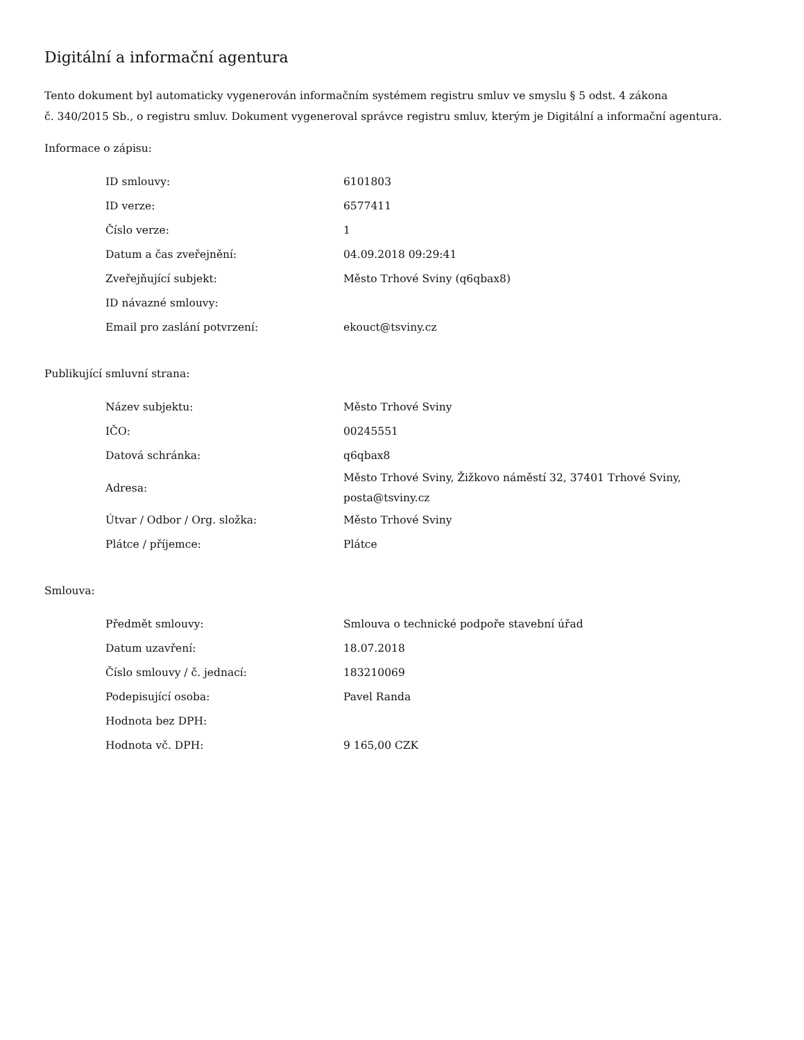Digitální a informační agentura
Tento dokument byl automaticky vygenerován informačním systémem registru smluv ve smyslu § 5 odst. 4 zákona
č. 340/2015 Sb., o registru smluv. Dokument vygeneroval správce registru smluv, kterým je Digitální a informační agentura.
Informace o zápisu:
| ID smlouvy: | 6101803 |
| ID verze: | 6577411 |
| Číslo verze: | 1 |
| Datum a čas zveřejnění: | 04.09.2018 09:29:41 |
| Zveřejňující subjekt: | Město Trhové Sviny (q6qbax8) |
| ID návazné smlouvy: | |
| Email pro zaslání potvrzení: | ekouct@tsviny.cz |
Publikující smluvní strana:
| Název subjektu: | Město Trhové Sviny |
| IČO: | 00245551 |
| Datová schránka: | q6qbax8 |
| Adresa: | Město Trhové Sviny, Žižkovo náměstí 32, 37401 Trhové Sviny, posta@tsviny.cz |
| Útvar / Odbor / Org. složka: | Město Trhové Sviny |
| Plátce / příjemce: | Plátce |
Smlouva:
| Předmět smlouvy: | Smlouva o technické podpoře stavební úřad |
| Datum uzavření: | 18.07.2018 |
| Číslo smlouvy / č. jednací: | 183210069 |
| Podepisující osoba: | Pavel Randa |
| Hodnota bez DPH: | |
| Hodnota vč. DPH: | 9 165,00 CZK |